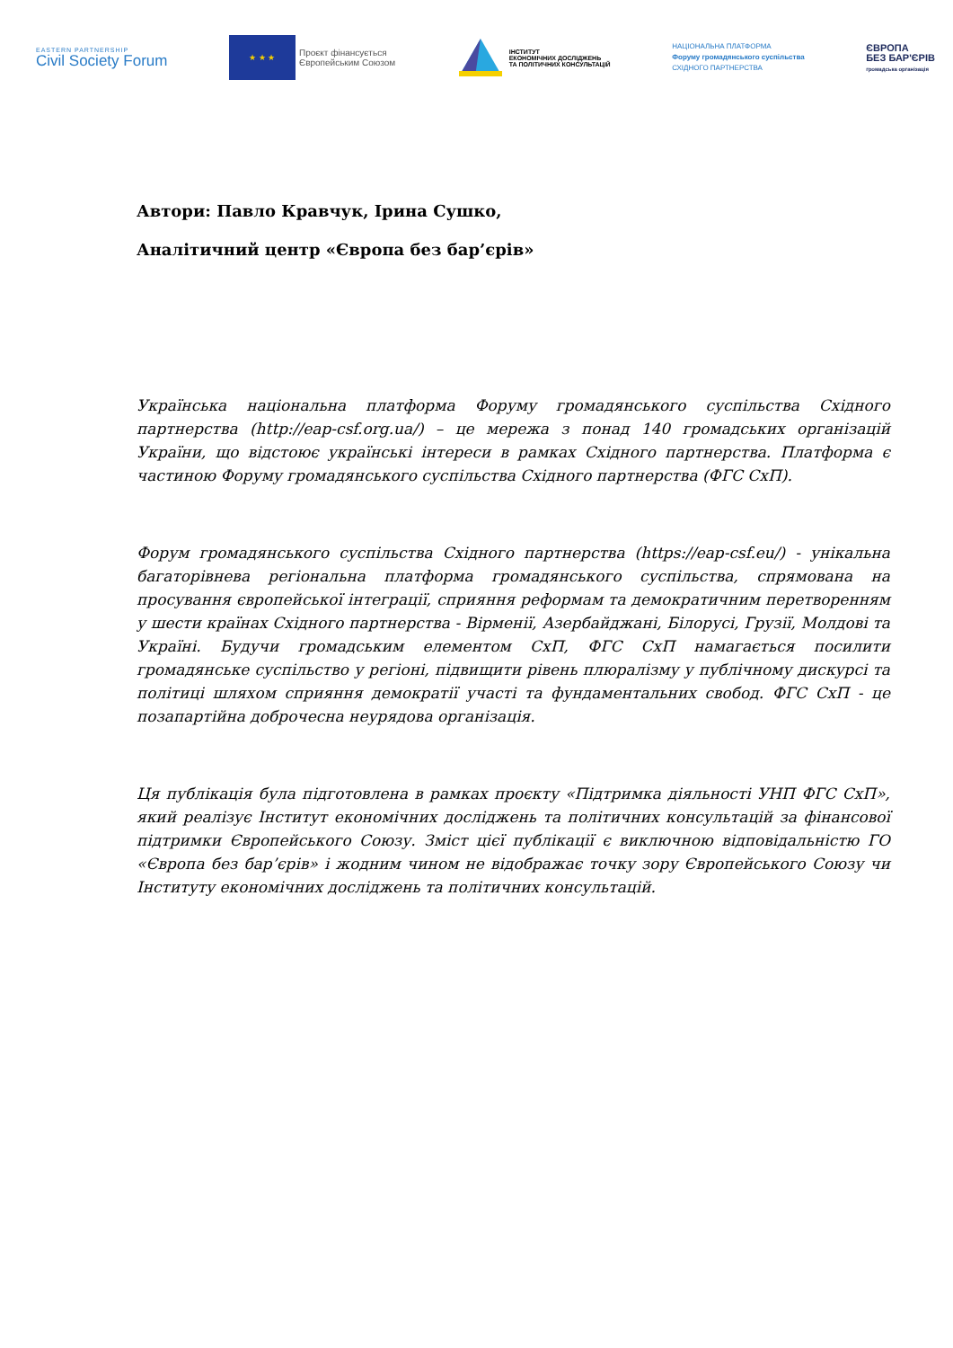EASTERN PARTNERSHIP
Civil Society Forum
★ ★ ★
Проєкт фінансується
Європейським Союзом
ІНСТИТУТ
ЕКОНОМІЧНИХ ДОСЛІДЖЕНЬ
ТА ПОЛІТИЧНИХ КОНСУЛЬТАЦІЙ
НАЦІОНАЛЬНА ПЛАТФОРМА
Форуму громадянського суспільства
СХІДНОГО ПАРТНЕРСТВА
ЄВРОПА
БЕЗ БАР'ЄРІВ
громадська організація
Автори: Павло Кравчук, Ірина Сушко,
Аналітичний центр «Європа без бар’єрів»
Українська національна платформа Форуму громадянського суспільства Східного партнерства (http://eap-csf.org.ua/) – це мережа з понад 140 громадських організацій України, що відстоює українські інтереси в рамках Східного партнерства. Платформа є частиною Форуму громадянського суспільства Східного партнерства (ФГС СхП).
Форум громадянського суспільства Східного партнерства (https://eap-csf.eu/) - унікальна багаторівнева регіональна платформа громадянського суспільства, спрямована на просування європейської інтеграції, сприяння реформам та демократичним перетворенням у шести країнах Східного партнерства - Вірменії, Азербайджані, Білорусі, Грузії, Молдові та Україні. Будучи громадським елементом СхП, ФГС СхП намагається посилити громадянське суспільство у регіоні, підвищити рівень плюралізму у публічному дискурсі та політиці шляхом сприяння демократії участі та фундаментальних свобод. ФГС СхП - це позапартійна доброчесна неурядова організація.
Ця публікація була підготовлена в рамках проєкту «Підтримка діяльності УНП ФГС СхП», який реалізує Інститут економічних досліджень та політичних консультацій за фінансової підтримки Європейського Союзу. Зміст цієї публікації є виключною відповідальністю ГО «Європа без бар’єрів» і жодним чином не відображає точку зору Європейського Союзу чи Інституту економічних досліджень та політичних консультацій.